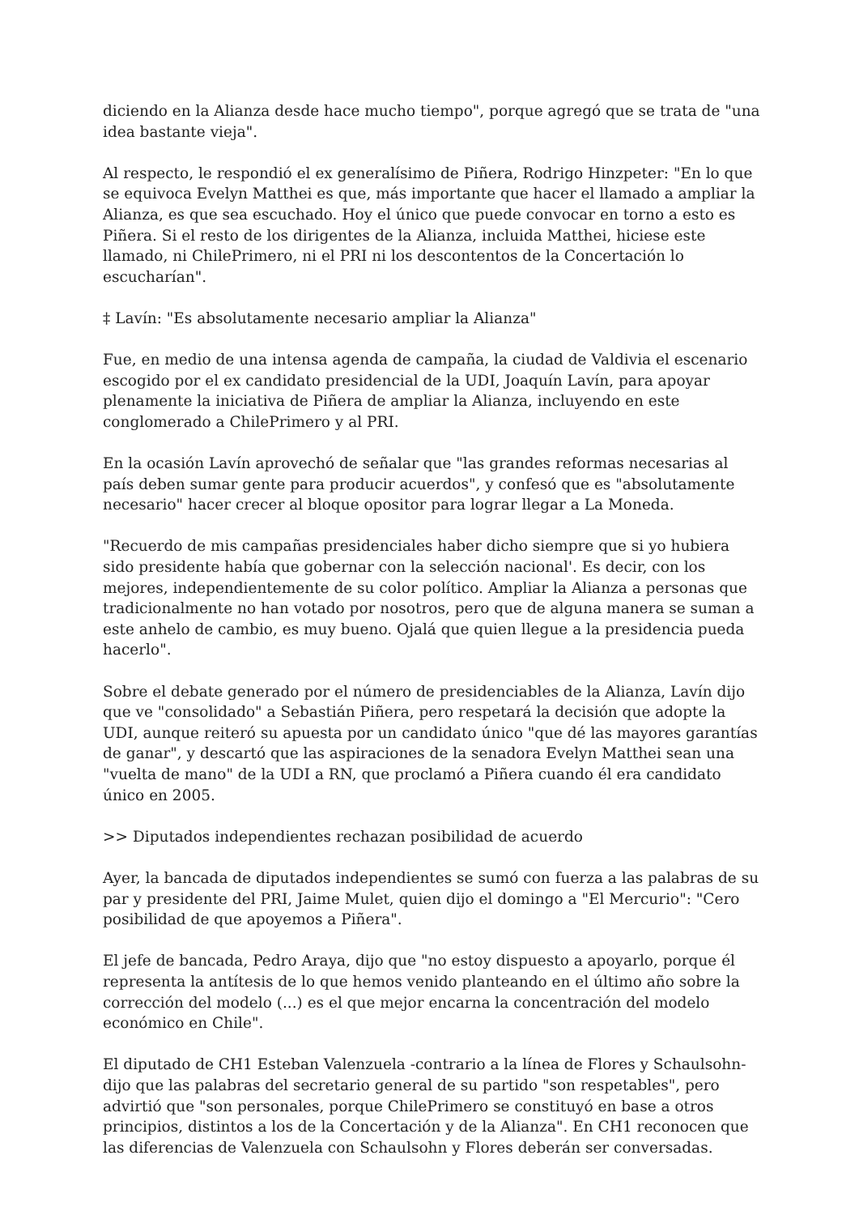diciendo en la Alianza desde hace mucho tiempo", porque agregó que se trata de "una idea bastante vieja".
Al respecto, le respondió el ex generalísimo de Piñera, Rodrigo Hinzpeter: "En lo que se equivoca Evelyn Matthei es que, más importante que hacer el llamado a ampliar la Alianza, es que sea escuchado. Hoy el único que puede convocar en torno a esto es Piñera. Si el resto de los dirigentes de la Alianza, incluida Matthei, hiciese este llamado, ni ChilePrimero, ni el PRI ni los descontentos de la Concertación lo escucharían".
‡ Lavín: "Es absolutamente necesario ampliar la Alianza"
Fue, en medio de una intensa agenda de campaña, la ciudad de Valdivia el escenario escogido por el ex candidato presidencial de la UDI, Joaquín Lavín, para apoyar plenamente la iniciativa de Piñera de ampliar la Alianza, incluyendo en este conglomerado a ChilePrimero y al PRI.
En la ocasión Lavín aprovechó de señalar que "las grandes reformas necesarias al país deben sumar gente para producir acuerdos", y confesó que es "absolutamente necesario" hacer crecer al bloque opositor para lograr llegar a La Moneda.
"Recuerdo de mis campañas presidenciales haber dicho siempre que si yo hubiera sido presidente había que gobernar con la selección nacional'. Es decir, con los mejores, independientemente de su color político. Ampliar la Alianza a personas que tradicionalmente no han votado por nosotros, pero que de alguna manera se suman a este anhelo de cambio, es muy bueno. Ojalá que quien llegue a la presidencia pueda hacerlo".
Sobre el debate generado por el número de presidenciables de la Alianza, Lavín dijo que ve "consolidado" a Sebastián Piñera, pero respetará la decisión que adopte la UDI, aunque reiteró su apuesta por un candidato único "que dé las mayores garantías de ganar", y descartó que las aspiraciones de la senadora Evelyn Matthei sean una "vuelta de mano" de la UDI a RN, que proclamó a Piñera cuando él era candidato único en 2005.
>> Diputados independientes rechazan posibilidad de acuerdo
Ayer, la bancada de diputados independientes se sumó con fuerza a las palabras de su par y presidente del PRI, Jaime Mulet, quien dijo el domingo a "El Mercurio": "Cero posibilidad de que apoyemos a Piñera".
El jefe de bancada, Pedro Araya, dijo que "no estoy dispuesto a apoyarlo, porque él representa la antítesis de lo que hemos venido planteando en el último año sobre la corrección del modelo (...) es el que mejor encarna la concentración del modelo económico en Chile".
El diputado de CH1 Esteban Valenzuela -contrario a la línea de Flores y Schaulsohn- dijo que las palabras del secretario general de su partido "son respetables", pero advirtió que "son personales, porque ChilePrimero se constituyó en base a otros principios, distintos a los de la Concertación y de la Alianza". En CH1 reconocen que las diferencias de Valenzuela con Schaulsohn y Flores deberán ser conversadas.